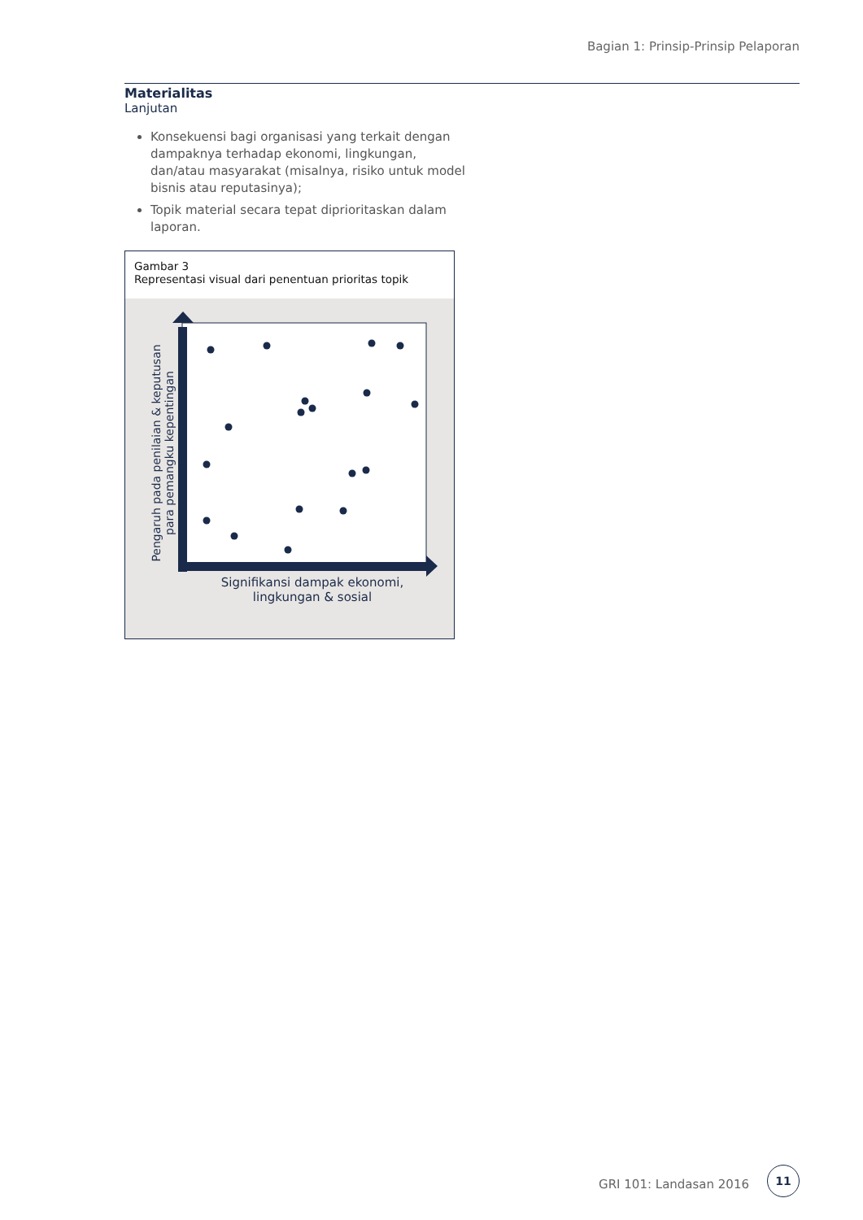Bagian 1: Prinsip-Prinsip Pelaporan
Materialitas
Lanjutan
Konsekuensi bagi organisasi yang terkait dengan dampaknya terhadap ekonomi, lingkungan, dan/atau masyarakat (misalnya, risiko untuk model bisnis atau reputasinya);
Topik material secara tepat diprioritaskan dalam laporan.
Gambar 3
Representasi visual dari penentuan prioritas topik
Pengaruh pada penilaian & keputusan
para pemangku kepentingan
Signifikansi dampak ekonomi, lingkungan & sosial
GRI 101: Landasan 2016
11